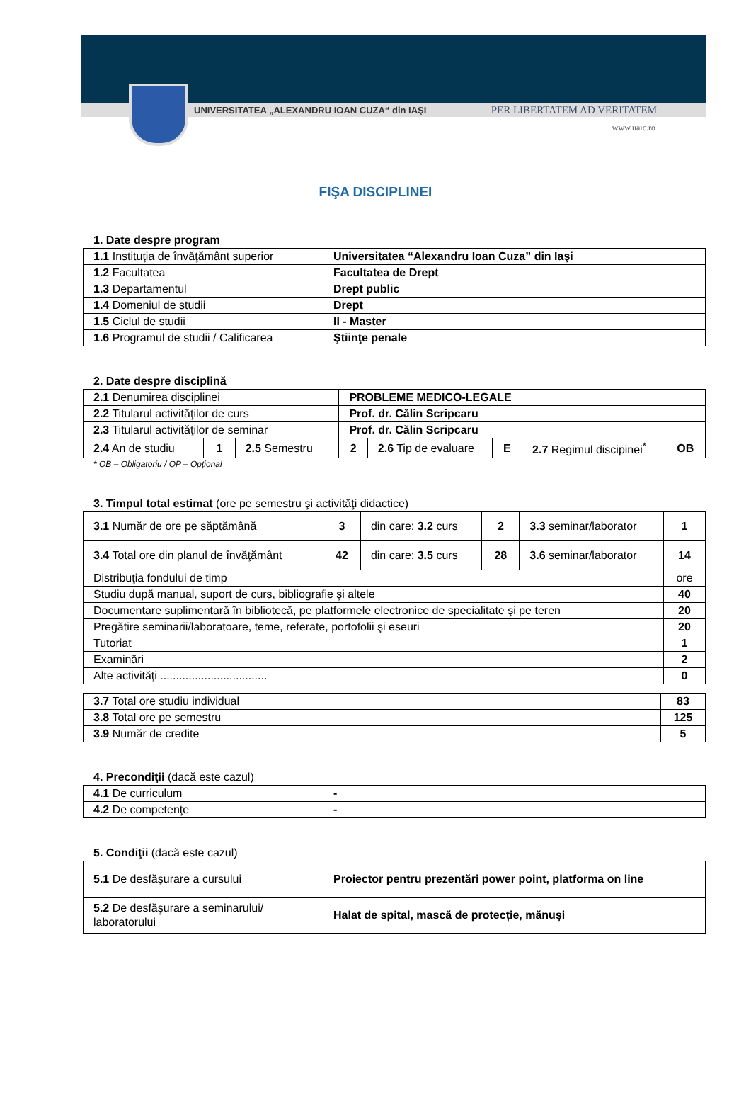UNIVERSITATEA „ALEXANDRU IOAN CUZA“ din IAŞI PER LIBERTATEM AD VERITATEM
www.uaic.ro
FIŞA DISCIPLINEI
1. Date despre program
| 1.1 Instituţia de învăţământ superior | Universitatea “Alexandru Ioan Cuza” din Iaşi |
| 1.2 Facultatea | Facultatea de Drept |
| 1.3 Departamentul | Drept public |
| 1.4 Domeniul de studii | Drept |
| 1.5 Ciclul de studii | II - Master |
| 1.6 Programul de studii / Calificarea | Ştiinţe penale |
2. Date despre disciplină
| 2.1 Denumirea disciplinei | | | PROBLEME MEDICO-LEGALE | | | | |
| 2.2 Titularul activităţilor de curs | | | Prof. dr. Călin Scripcaru | | | | |
| 2.3 Titularul activităţilor de seminar | | | Prof. dr. Călin Scripcaru | | | | |
| 2.4 An de studiu | 1 | 2.5 Semestru | 2 | 2.6 Tip de evaluare | E | 2.7 Regimul discipinei<sup>*</sup> | OB |
* OB – Obligatoriu / OP – Opţional
3. Timpul total estimat (ore pe semestru şi activităţi didactice)
| 3.1 Număr de ore pe săptămână | 3 | din care: 3.2 curs | 2 | 3.3 seminar/laborator | 1 |
| 3.4 Total ore din planul de învăţământ | 42 | din care: 3.5 curs | 28 | 3.6 seminar/laborator | 14 |
| Distribuţia fondului de timp | | | | | ore |
| Studiu după manual, suport de curs, bibliografie şi altele | | | | | 40 |
| Documentare suplimentară în bibliotecă, pe platformele electronice de specialitate şi pe teren | | | | | 20 |
| Pregătire seminarii/laboratoare, teme, referate, portofolii şi eseuri | | | | | 20 |
| Tutoriat | | | | | 1 |
| Examinări | | | | | 2 |
| Alte activităţi .................................. | | | | | 0 |
| 3.7 Total ore studiu individual | 83 |
| 3.8 Total ore pe semestru | 125 |
| 3.9 Număr de credite | 5 |
4. Precondiţii (dacă este cazul)
| 4.1 De curriculum | - |
| 4.2 De competenţe | - |
5. Condiţii (dacă este cazul)
| 5.1 De desfăşurare a cursului | Proiector pentru prezentări power point, platforma on line |
| 5.2 De desfăşurare a seminarului/ laboratorului | Halat de spital, mască de protecție, mănuşi |